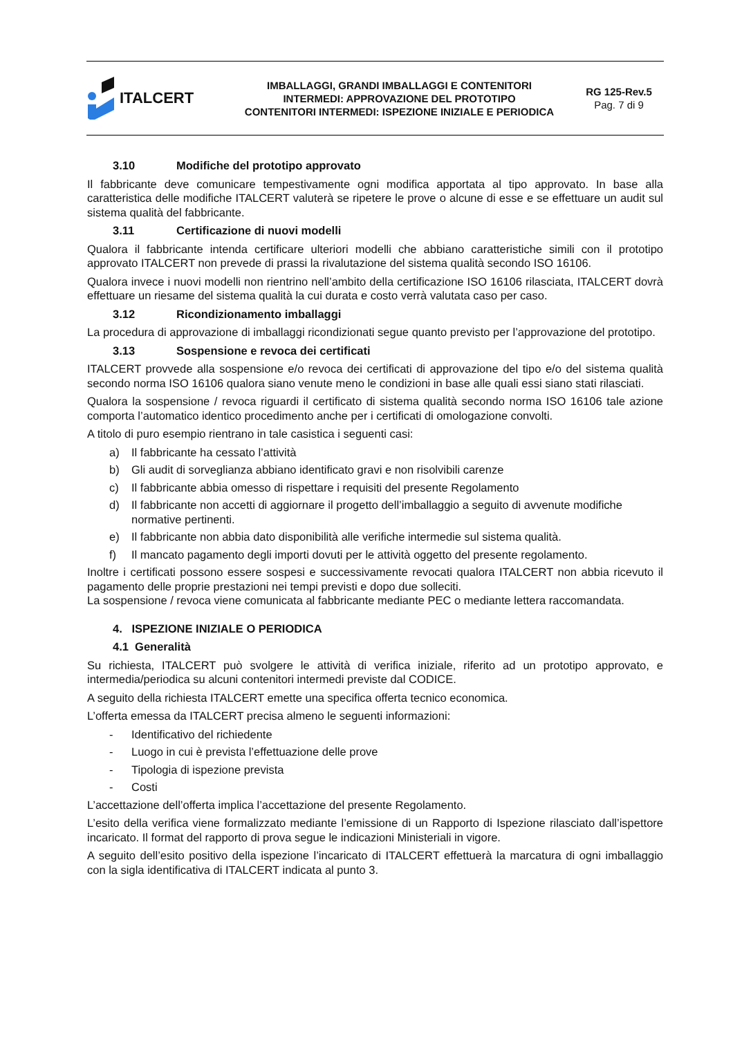ITALCERT
IMBALLAGGI, GRANDI IMBALLAGGI E CONTENITORI
INTERMEDI: APPROVAZIONE DEL PROTOTIPO
CONTENITORI INTERMEDI: ISPEZIONE INIZIALE E PERIODICA
RG 125-Rev.5
Pag. 7 di 9
3.10 Modifiche del prototipo approvato
Il fabbricante deve comunicare tempestivamente ogni modifica apportata al tipo approvato. In base alla caratteristica delle modifiche ITALCERT valuterà se ripetere le prove o alcune di esse e se effettuare un audit sul sistema qualità del fabbricante.
3.11 Certificazione di nuovi modelli
Qualora il fabbricante intenda certificare ulteriori modelli che abbiano caratteristiche simili con il prototipo approvato ITALCERT non prevede di prassi la rivalutazione del sistema qualità secondo ISO 16106.
Qualora invece i nuovi modelli non rientrino nell’ambito della certificazione ISO 16106 rilasciata, ITALCERT dovrà effettuare un riesame del sistema qualità la cui durata e costo verrà valutata caso per caso.
3.12 Ricondizionamento imballaggi
La procedura di approvazione di imballaggi ricondizionati segue quanto previsto per l’approvazione del prototipo.
3.13 Sospensione e revoca dei certificati
ITALCERT provvede alla sospensione e/o revoca dei certificati di approvazione del tipo e/o del sistema qualità secondo norma ISO 16106 qualora siano venute meno le condizioni in base alle quali essi siano stati rilasciati.
Qualora la sospensione / revoca riguardi il certificato di sistema qualità secondo norma ISO 16106 tale azione comporta l’automatico identico procedimento anche per i certificati di omologazione convolti.
A titolo di puro esempio rientrano in tale casistica i seguenti casi:
a) Il fabbricante ha cessato l’attività
b) Gli audit di sorveglianza abbiano identificato gravi e non risolvibili carenze
c) Il fabbricante abbia omesso di rispettare i requisiti del presente Regolamento
d) Il fabbricante non accetti di aggiornare il progetto dell’imballaggio a seguito di avvenute modifiche normative pertinenti.
e) Il fabbricante non abbia dato disponibilità alle verifiche intermedie sul sistema qualità.
f) Il mancato pagamento degli importi dovuti per le attività oggetto del presente regolamento.
Inoltre i certificati possono essere sospesi e successivamente revocati qualora ITALCERT non abbia ricevuto il pagamento delle proprie prestazioni nei tempi previsti e dopo due solleciti.
La sospensione / revoca viene comunicata al fabbricante mediante PEC o mediante lettera raccomandata.
4. ISPEZIONE INIZIALE O PERIODICA
4.1 Generalità
Su richiesta, ITALCERT può svolgere le attività di verifica iniziale, riferito ad un prototipo approvato, e intermedia/periodica su alcuni contenitori intermedi previste dal CODICE.
A seguito della richiesta ITALCERT emette una specifica offerta tecnico economica.
L’offerta emessa da ITALCERT precisa almeno le seguenti informazioni:
- Identificativo del richiedente
- Luogo in cui è prevista l’effettuazione delle prove
- Tipologia di ispezione prevista
- Costi
L’accettazione dell’offerta implica l’accettazione del presente Regolamento.
L’esito della verifica viene formalizzato mediante l’emissione di un Rapporto di Ispezione rilasciato dall’ispettore incaricato. Il format del rapporto di prova segue le indicazioni Ministeriali in vigore.
A seguito dell’esito positivo della ispezione l’incaricato di ITALCERT effettuerà la marcatura di ogni imballaggio con la sigla identificativa di ITALCERT indicata al punto 3.